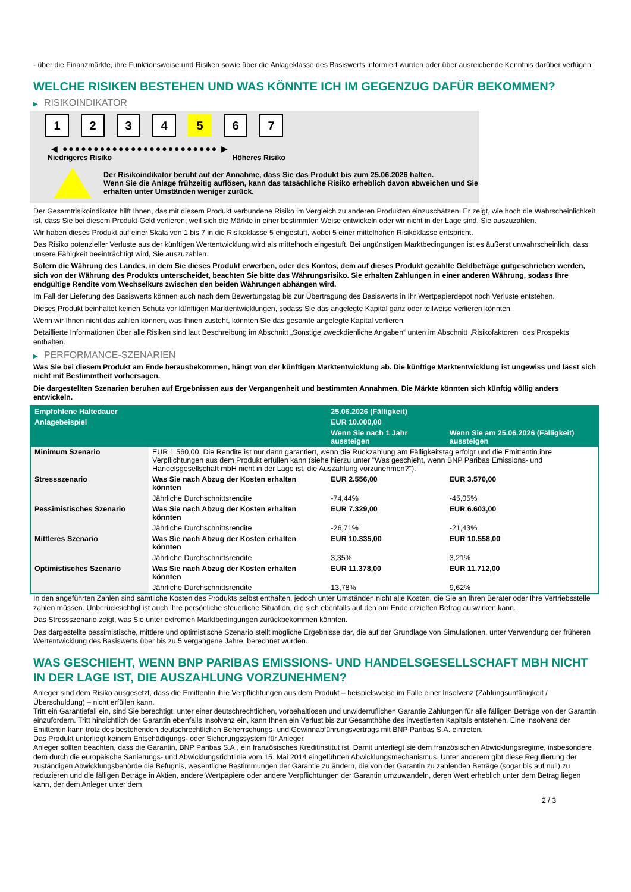- über die Finanzmärkte, ihre Funktionsweise und Risiken sowie über die Anlageklasse des Basiswerts informiert wurden oder über ausreichende Kenntnis darüber verfügen.
WELCHE RISIKEN BESTEHEN UND WAS KÖNNTE ICH IM GEGENZUG DAFÜR BEKOMMEN?
▶ RISIKOINDIKATOR
1 2 3 4 5 6 7
◀ ●●●●●●●●●●●●●●●●●●●●●●●●● ▶
Niedrigeres Risiko Höheres Risiko
Der Risikoindikator beruht auf der Annahme, dass Sie das Produkt bis zum 25.06.2026 halten.
Wenn Sie die Anlage frühzeitig auflösen, kann das tatsächliche Risiko erheblich davon abweichen und Sie erhalten unter Umständen weniger zurück.
Der Gesamtrisikoindikator hilft Ihnen, das mit diesem Produkt verbundene Risiko im Vergleich zu anderen Produkten einzuschätzen. Er zeigt, wie hoch die Wahrscheinlichkeit ist, dass Sie bei diesem Produkt Geld verlieren, weil sich die Märkte in einer bestimmten Weise entwickeln oder wir nicht in der Lage sind, Sie auszuzahlen.
Wir haben dieses Produkt auf einer Skala von 1 bis 7 in die Risikoklasse 5 eingestuft, wobei 5 einer mittelhohen Risikoklasse entspricht.
Das Risiko potenzieller Verluste aus der künftigen Wertentwicklung wird als mittelhoch eingestuft. Bei ungünstigen Marktbedingungen ist es äußerst unwahrscheinlich, dass unsere Fähigkeit beeinträchtigt wird, Sie auszuzahlen.
Sofern die Währung des Landes, in dem Sie dieses Produkt erwerben, oder des Kontos, dem auf dieses Produkt gezahlte Geldbeträge gutgeschrieben werden, sich von der Währung des Produkts unterscheidet, beachten Sie bitte das Währungsrisiko. Sie erhalten Zahlungen in einer anderen Währung, sodass Ihre endgültige Rendite vom Wechselkurs zwischen den beiden Währungen abhängen wird.
Im Fall der Lieferung des Basiswerts können auch nach dem Bewertungstag bis zur Übertragung des Basiswerts in Ihr Wertpapierdepot noch Verluste entstehen.
Dieses Produkt beinhaltet keinen Schutz vor künftigen Marktentwicklungen, sodass Sie das angelegte Kapital ganz oder teilweise verlieren könnten.
Wenn wir Ihnen nicht das zahlen können, was Ihnen zusteht, könnten Sie das gesamte angelegte Kapital verlieren.
Detaillierte Informationen über alle Risiken sind laut Beschreibung im Abschnitt „Sonstige zweckdienliche Angaben“ unten im Abschnitt „Risikofaktoren“ des Prospekts enthalten.
▶ PERFORMANCE-SZENARIEN
Was Sie bei diesem Produkt am Ende herausbekommen, hängt von der künftigen Marktentwicklung ab. Die künftige Marktentwicklung ist ungewiss und lässt sich nicht mit Bestimmtheit vorhersagen.
Die dargestellten Szenarien beruhen auf Ergebnissen aus der Vergangenheit und bestimmten Annahmen. Die Märkte könnten sich künftig völlig anders entwickeln.
| Empfohlene Haltedauer | | 25.06.2026 (Fälligkeit) | |
| --- | --- | --- | --- |
| Anlagebeispiel | | EUR 10.000,00 | |
| | | Wenn Sie nach 1 Jahr aussteigen | Wenn Sie am 25.06.2026 (Fälligkeit) aussteigen |
| Minimum Szenario | EUR 1.560,00. Die Rendite ist nur dann garantiert, wenn die Rückzahlung am Fälligkeitstag erfolgt und die Emittentin ihre Verpflichtungen aus dem Produkt erfüllen kann (siehe hierzu unter "Was geschieht, wenn BNP Paribas Emissions- und Handelsgesellschaft mbH nicht in der Lage ist, die Auszahlung vorzunehmen?"). | | |
| Stressszenario | Was Sie nach Abzug der Kosten erhalten könnten | EUR 2.556,00 | EUR 3.570,00 |
| | Jährliche Durchschnittsrendite | -74,44% | -45,05% |
| Pessimistisches Szenario | Was Sie nach Abzug der Kosten erhalten könnten | EUR 7.329,00 | EUR 6.603,00 |
| | Jährliche Durchschnittsrendite | -26,71% | -21,43% |
| Mittleres Szenario | Was Sie nach Abzug der Kosten erhalten könnten | EUR 10.335,00 | EUR 10.558,00 |
| | Jährliche Durchschnittsrendite | 3,35% | 3,21% |
| Optimistisches Szenario | Was Sie nach Abzug der Kosten erhalten könnten | EUR 11.378,00 | EUR 11.712,00 |
| | Jährliche Durchschnittsrendite | 13,78% | 9,62% |
In den angeführten Zahlen sind sämtliche Kosten des Produkts selbst enthalten, jedoch unter Umständen nicht alle Kosten, die Sie an Ihren Berater oder Ihre Vertriebsstelle zahlen müssen. Unberücksichtigt ist auch Ihre persönliche steuerliche Situation, die sich ebenfalls auf den am Ende erzielten Betrag auswirken kann.
Das Stressszenario zeigt, was Sie unter extremen Marktbedingungen zurückbekommen könnten.
Das dargestellte pessimistische, mittlere und optimistische Szenario stellt mögliche Ergebnisse dar, die auf der Grundlage von Simulationen, unter Verwendung der früheren Wertentwicklung des Basiswerts über bis zu 5 vergangene Jahre, berechnet wurden.
WAS GESCHIEHT, WENN BNP PARIBAS EMISSIONS- UND HANDELSGESELLSCHAFT MBH NICHT IN DER LAGE IST, DIE AUSZAHLUNG VORZUNEHMEN?
Anleger sind dem Risiko ausgesetzt, dass die Emittentin ihre Verpflichtungen aus dem Produkt – beispielsweise im Falle einer Insolvenz (Zahlungsunfähigkeit / Überschuldung) – nicht erfüllen kann.
Tritt ein Garantiefall ein, sind Sie berechtigt, unter einer deutschrechtlichen, vorbehaltlosen und unwiderruflichen Garantie Zahlungen für alle fälligen Beträge von der Garantin einzufordern. Tritt hinsichtlich der Garantin ebenfalls Insolvenz ein, kann Ihnen ein Verlust bis zur Gesamthöhe des investierten Kapitals entstehen. Eine Insolvenz der Emittentin kann trotz des bestehenden deutschrechtlichen Beherrschungs- und Gewinnabführungsvertrags mit BNP Paribas S.A. eintreten.
Das Produkt unterliegt keinem Entschädigungs- oder Sicherungssystem für Anleger.
Anleger sollten beachten, dass die Garantin, BNP Paribas S.A., ein französisches Kreditinstitut ist. Damit unterliegt sie dem französischen Abwicklungsregime, insbesondere dem durch die europäische Sanierungs- und Abwicklungsrichtlinie vom 15. Mai 2014 eingeführten Abwicklungsmechanismus. Unter anderem gibt diese Regulierung der zuständigen Abwicklungsbehörde die Befugnis, wesentliche Bestimmungen der Garantie zu ändern, die von der Garantin zu zahlenden Beträge (sogar bis auf null) zu reduzieren und die fälligen Beträge in Aktien, andere Wertpapiere oder andere Verpflichtungen der Garantin umzuwandeln, deren Wert erheblich unter dem Betrag liegen kann, der dem Anleger unter dem
2 / 3